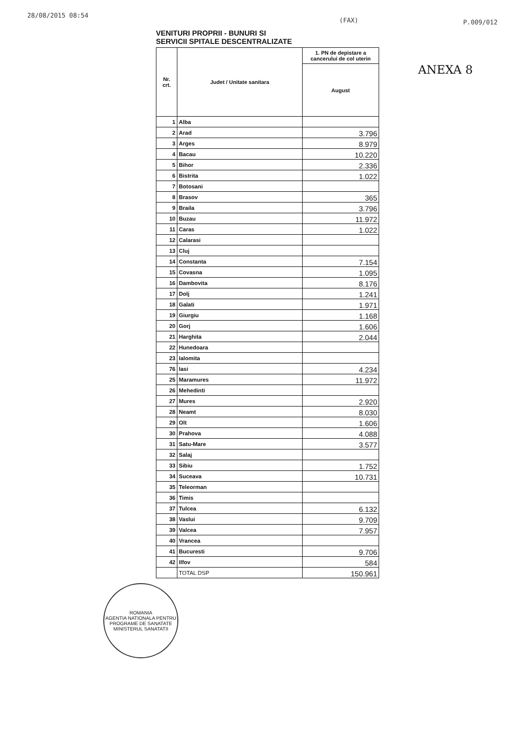28/08/2015 08:54 (FAX) P.009/012
VENITURI PROPRII - BUNURI SI
SERVICII SPITALE DESCENTRALIZATE
| Nr. crt. | Judet / Unitate sanitara | 1. PN de depistare a cancerului de col uterin |
| --- | --- | --- |
| | | August |
| 1 | Alba | |
| 2 | Arad | 3.796 |
| 3 | Arges | 8.979 |
| 4 | Bacau | 10.220 |
| 5 | Bihor | 2.336 |
| 6 | Bistrita | 1.022 |
| 7 | Botosani | |
| 8 | Brasov | 365 |
| 9 | Braila | 3.796 |
| 10 | Buzau | 11.972 |
| 11 | Caras | 1.022 |
| 12 | Calarasi | |
| 13 | Cluj | |
| 14 | Constanta | 7.154 |
| 15 | Covasna | 1.095 |
| 16 | Dambovita | 8.176 |
| 17 | Dolj | 1.241 |
| 18 | Galati | 1.971 |
| 19 | Giurgiu | 1.168 |
| 20 | Gorj | 1.606 |
| 21 | Harghita | 2.044 |
| 22 | Hunedoara | |
| 23 | Ialomita | |
| 76 | Iasi | 4.234 |
| 25 | Maramures | 11.972 |
| 26 | Mehedinti | |
| 27 | Mures | 2.920 |
| 28 | Neamt | 8.030 |
| 29 | Olt | 1.606 |
| 30 | Prahova | 4.088 |
| 31 | Satu-Mare | 3.577 |
| 32 | Salaj | |
| 33 | Sibiu | 1.752 |
| 34 | Suceava | 10.731 |
| 35 | Teleorman | |
| 36 | Timis | |
| 37 | Tulcea | 6.132 |
| 38 | Vaslui | 9.709 |
| 39 | Valcea | 7.957 |
| 40 | Vrancea | |
| 41 | Bucuresti | 9.706 |
| 42 | Ilfov | 584 |
| | TOTAL DSP | 150.961 |
ANEXA 8
ROMANIA
AGENTIA NATIONALA PENTRU PROGRAME DE SANATATE
MINISTERUL SANATATII